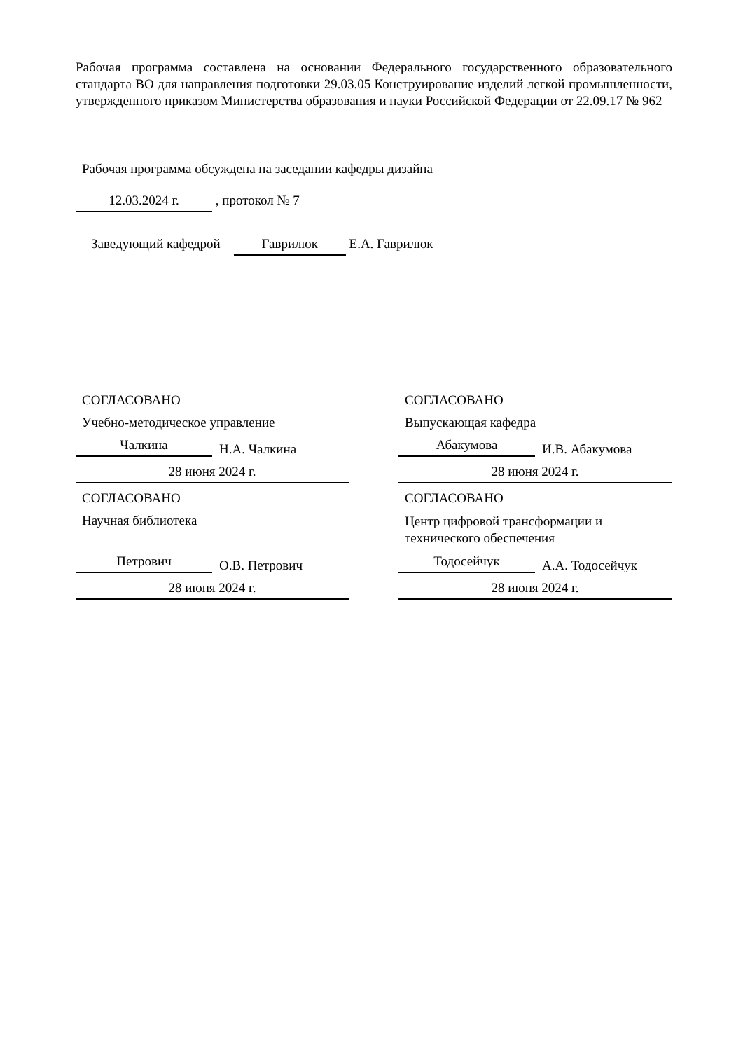Рабочая программа составлена на основании Федерального государственного образовательного стандарта ВО для направления подготовки 29.03.05 Конструирование изделий легкой промышленности, утвержденного приказом Министерства образования и науки Российской Федерации от 22.09.17 № 962
Рабочая программа обсуждена на заседании кафедры дизайна
12.03.2024 г. , протокол № 7
Заведующий кафедрой Гаврилюк Е.А. Гаврилюк
СОГЛАСОВАНО
Учебно-методическое управление
Чалкина Н.А. Чалкина
28 июня 2024 г.
СОГЛАСОВАНО
Выпускающая кафедра
Абакумова И.В. Абакумова
28 июня 2024 г.
СОГЛАСОВАНО
Научная библиотека
Петрович О.В. Петрович
28 июня 2024 г.
СОГЛАСОВАНО
Центр цифровой трансформации и технического обеспечения
Тодосейчук А.А. Тодосейчук
28 июня 2024 г.